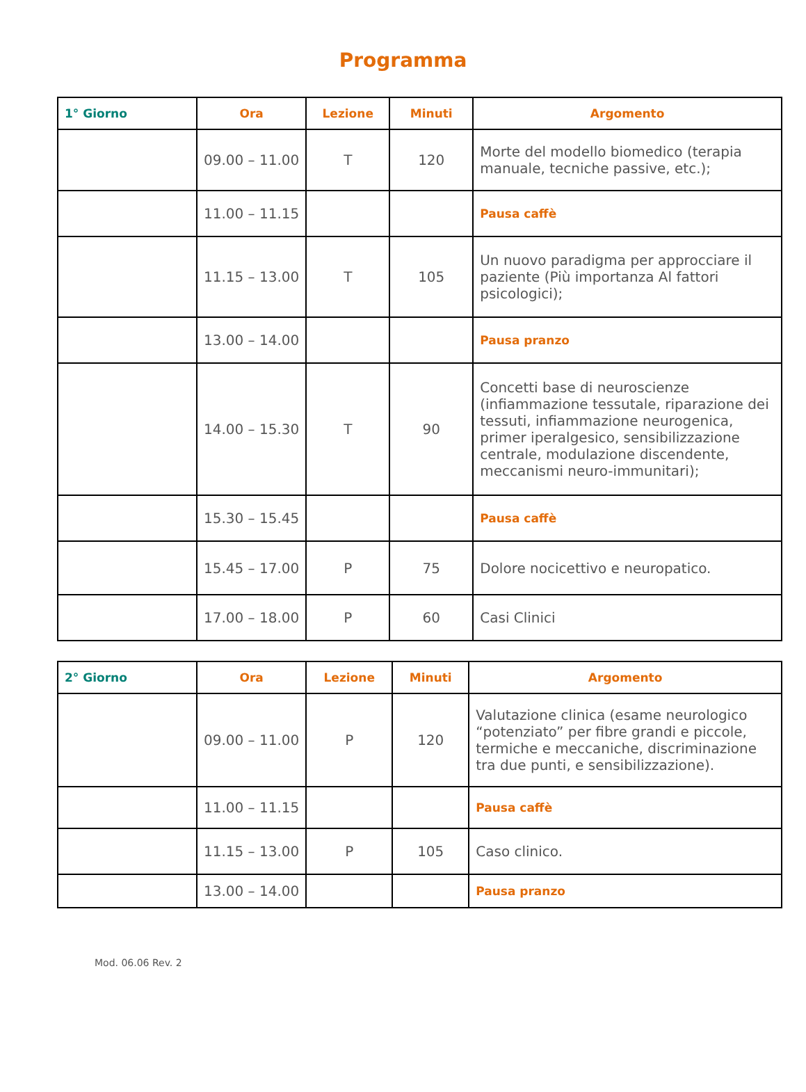Programma
| 1° Giorno | Ora | Lezione | Minuti | Argomento |
| --- | --- | --- | --- | --- |
| | 09.00 – 11.00 | T | 120 | Morte del modello biomedico (terapia manuale, tecniche passive, etc.); |
| | 11.00 – 11.15 | | | Pausa caffè |
| | 11.15 – 13.00 | T | 105 | Un nuovo paradigma per approcciare il paziente (Più importanza Al fattori psicologici); |
| | 13.00 – 14.00 | | | Pausa pranzo |
| | 14.00 – 15.30 | T | 90 | Concetti base di neuroscienze (infiammazione tessutale, riparazione dei tessuti, infiammazione neurogenica, primer iperalgesico, sensibilizzazione centrale, modulazione discendente, meccanismi neuro-immunitari); |
| | 15.30 – 15.45 | | | Pausa caffè |
| | 15.45 – 17.00 | P | 75 | Dolore nocicettivo e neuropatico. |
| | 17.00 – 18.00 | P | 60 | Casi Clinici |
| 2° Giorno | Ora | Lezione | Minuti | Argomento |
| --- | --- | --- | --- | --- |
| | 09.00 – 11.00 | P | 120 | Valutazione clinica (esame neurologico “potenziato” per fibre grandi e piccole, termiche e meccaniche, discriminazione tra due punti, e sensibilizzazione). |
| | 11.00 – 11.15 | | | Pausa caffè |
| | 11.15 – 13.00 | P | 105 | Caso clinico. |
| | 13.00 – 14.00 | | | Pausa pranzo |
Mod. 06.06 Rev. 2